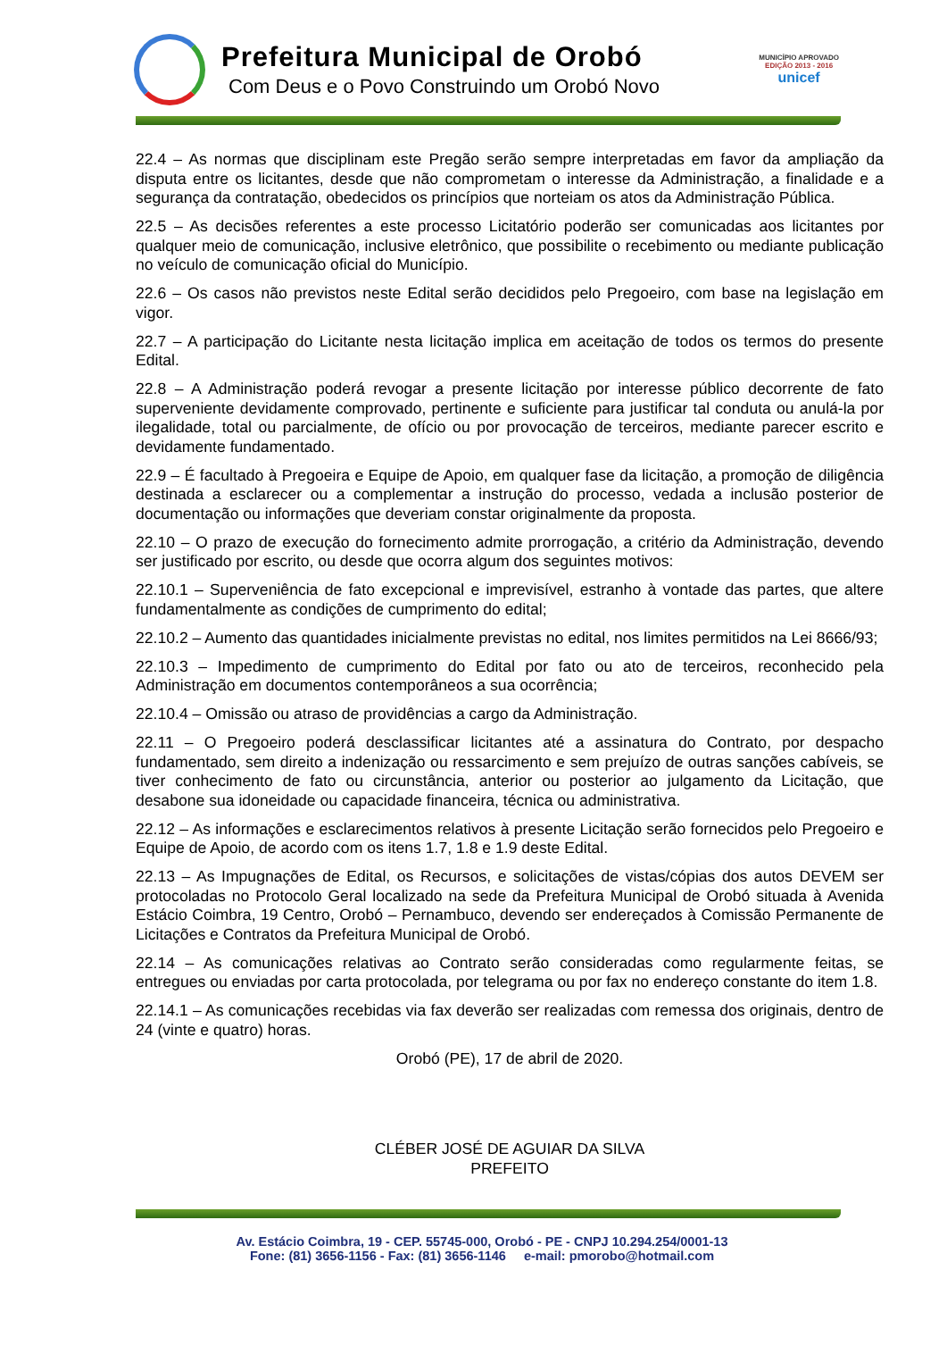Prefeitura Municipal de Orobó
Com Deus e o Povo Construindo um Orobó Novo
MUNICÍPIO APROVADO
EDIÇÃO 2013 - 2016
unicef
22.4 – As normas que disciplinam este Pregão serão sempre interpretadas em favor da ampliação da disputa entre os licitantes, desde que não comprometam o interesse da Administração, a finalidade e a segurança da contratação, obedecidos os princípios que norteiam os atos da Administração Pública.
22.5 – As decisões referentes a este processo Licitatório poderão ser comunicadas aos licitantes por qualquer meio de comunicação, inclusive eletrônico, que possibilite o recebimento ou mediante publicação no veículo de comunicação oficial do Município.
22.6 – Os casos não previstos neste Edital serão decididos pelo Pregoeiro, com base na legislação em vigor.
22.7 – A participação do Licitante nesta licitação implica em aceitação de todos os termos do presente Edital.
22.8 – A Administração poderá revogar a presente licitação por interesse público decorrente de fato superveniente devidamente comprovado, pertinente e suficiente para justificar tal conduta ou anulá-la por ilegalidade, total ou parcialmente, de ofício ou por provocação de terceiros, mediante parecer escrito e devidamente fundamentado.
22.9 – É facultado à Pregoeira e Equipe de Apoio, em qualquer fase da licitação, a promoção de diligência destinada a esclarecer ou a complementar a instrução do processo, vedada a inclusão posterior de documentação ou informações que deveriam constar originalmente da proposta.
22.10 – O prazo de execução do fornecimento admite prorrogação, a critério da Administração, devendo ser justificado por escrito, ou desde que ocorra algum dos seguintes motivos:
22.10.1 – Superveniência de fato excepcional e imprevisível, estranho à vontade das partes, que altere fundamentalmente as condições de cumprimento do edital;
22.10.2 – Aumento das quantidades inicialmente previstas no edital, nos limites permitidos na Lei 8666/93;
22.10.3 – Impedimento de cumprimento do Edital por fato ou ato de terceiros, reconhecido pela Administração em documentos contemporâneos a sua ocorrência;
22.10.4 – Omissão ou atraso de providências a cargo da Administração.
22.11 – O Pregoeiro poderá desclassificar licitantes até a assinatura do Contrato, por despacho fundamentado, sem direito a indenização ou ressarcimento e sem prejuízo de outras sanções cabíveis, se tiver conhecimento de fato ou circunstância, anterior ou posterior ao julgamento da Licitação, que desabone sua idoneidade ou capacidade financeira, técnica ou administrativa.
22.12 – As informações e esclarecimentos relativos à presente Licitação serão fornecidos pelo Pregoeiro e Equipe de Apoio, de acordo com os itens 1.7, 1.8 e 1.9 deste Edital.
22.13 – As Impugnações de Edital, os Recursos, e solicitações de vistas/cópias dos autos DEVEM ser protocoladas no Protocolo Geral localizado na sede da Prefeitura Municipal de Orobó situada à Avenida Estácio Coimbra, 19 Centro, Orobó – Pernambuco, devendo ser endereçados à Comissão Permanente de Licitações e Contratos da Prefeitura Municipal de Orobó.
22.14 – As comunicações relativas ao Contrato serão consideradas como regularmente feitas, se entregues ou enviadas por carta protocolada, por telegrama ou por fax no endereço constante do item 1.8.
22.14.1 – As comunicações recebidas via fax deverão ser realizadas com remessa dos originais, dentro de 24 (vinte e quatro) horas.
Orobó (PE), 17 de abril de 2020.
CLÉBER JOSÉ DE AGUIAR DA SILVA
PREFEITO
Av. Estácio Coimbra, 19 - CEP. 55745-000, Orobó - PE - CNPJ 10.294.254/0001-13
Fone: (81) 3656-1156 - Fax: (81) 3656-1146 e-mail: pmorobo@hotmail.com